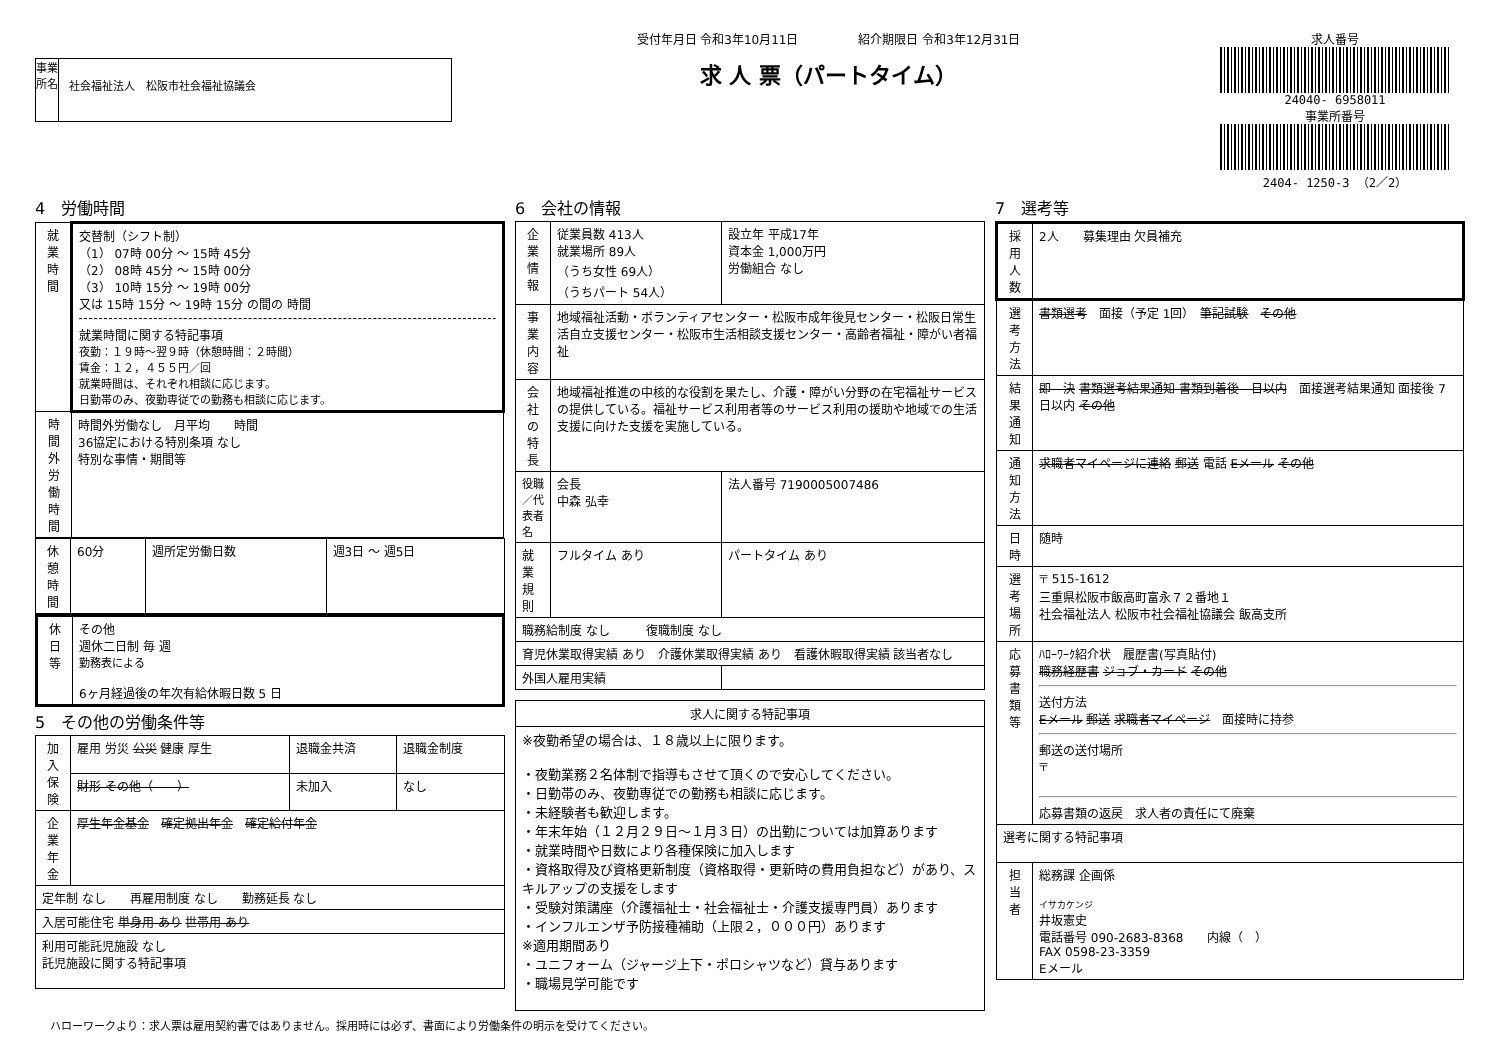事業所名
社会福祉法人　松阪市社会福祉協議会
受付年月日 令和3年10月11日　　　　　紹介期限日 令和3年12月31日
求 人 票（パートタイム）
求人番号
24040- 6958011
事業所番号
2404- 1250-3 （2／2）
4　労働時間
| 就業時間 | 交替制（シフト制） （1） 07時 00分 ～ 15時 45分 （2） 08時 45分 ～ 15時 00分 （3） 10時 15分 ～ 19時 00分 又は 15時 15分 ～ 19時 15分 の間の 時間 就業時間に関する特記事項 夜勤：１９時～翌９時（休憩時間：２時間） 賃金：１２，４５５円／回 就業時間は、それぞれ相談に応じます。 日勤帯のみ、夜勤専従での勤務も相談に応じます。 |
| 時間外労働時間 | 時間外労働なし 月平均 時間 36協定における特別条項 なし 特別な事情・期間等 |
| 休憩時間 | 60分 | 週所定労働日数 | 週3日 ～ 週5日 |
| 休日等 | その他 週休二日制 毎 週 勤務表による 6ヶ月経過後の年次有給休暇日数 5 日 |
5　その他の労働条件等
| 加入保険 | 雇用 労災 公災 健康 厚生 | 退職金共済 | 退職金制度 |
| | 財形 その他（ ） | 未加入 | なし |
| 企業年金 | 厚生年金基金 確定拠出年金 確定給付年金 | | |
| 定年制 なし 再雇用制度 なし 勤務延長 なし | | | |
| 入居可能住宅 単身用 あり 世帯用 あり | | | |
| 利用可能託児施設 なし 託児施設に関する特記事項 | | | |
6　会社の情報
| 企業情報 | 従業員数 413人 就業場所 89人 （うち女性 69人） （うちパート 54人） | 設立年 平成17年 資本金 1,000万円 労働組合 なし | |
| 事業内容 | 地域福祉活動・ボランティアセンター・松阪市成年後見センター・松阪日常生活自立支援センター・松阪市生活相談支援センター・高齢者福祉・障がい者福祉 | | |
| 会社の特長 | 地域福祉推進の中核的な役割を果たし、介護・障がい分野の在宅福祉サービスの提供している。福祉サービス利用者等のサービス利用の援助や地域での生活支援に向けた支援を実施している。 | | |
| 役職／代表者名 | 会長 中森 弘幸 | | 法人番号 7190005007486 |
| 就業規則 | フルタイム あり | | パートタイム あり |
| 職務給制度 なし 復職制度 なし | | | |
| 育児休業取得実績 あり 介護休業取得実績 あり 看護休暇取得実績 該当者なし | | | |
| 外国人雇用実績 | | | |
| 求人に関する特記事項 |
| --- |
| ※夜勤希望の場合は、１８歳以上に限ります。 ・夜勤業務２名体制で指導もさせて頂くので安心してください。 ・日勤帯のみ、夜勤専従での勤務も相談に応じます。 ・未経験者も歓迎します。 ・年末年始（１２月２９日～１月３日）の出勤については加算あります ・就業時間や日数により各種保険に加入します ・資格取得及び資格更新制度（資格取得・更新時の費用負担など）があり、スキルアップの支援をします ・受験対策講座（介護福祉士・社会福祉士・介護支援専門員）あります ・インフルエンザ予防接種補助（上限２，０００円）あります ※適用期間あり ・ユニフォーム（ジャージ上下・ポロシャツなど）貸与あります ・職場見学可能です |
7　選考等
| 採用人数 | 2人 募集理由 欠員補充 |
| 選考方法 | 書類選考 面接（予定 1回） 筆記試験 その他 |
| 結果通知 | 即 決 書類選考結果通知 書類到着後 日以内 面接選考結果通知 面接後 7日以内 その他 |
| 通知方法 | 求職者マイページに連絡 郵送 電話 Eメール その他 |
| 日時 | 随時 |
| 選考場所 | 〒 515-1612 三重県松阪市飯高町富永７２番地１ 社会福祉法人 松阪市社会福祉協議会 飯高支所 |
| 応募書類等 | ﾊﾛｰﾜｰｸ紹介状 履歴書(写真貼付) 職務経歴書 ジョブ・カード その他 送付方法 Eメール 郵送 求職者マイページ 面接時に持参 郵送の送付場所 〒 応募書類の返戻 求人者の責任にて廃棄 |
| 選考に関する特記事項 | |
| 担当者 | 総務課 企画係 イサカケンジ 井坂憲史 電話番号 090-2683-8368 内線（ ） FAX 0598-23-3359 Eメール |
ハローワークより：求人票は雇用契約書ではありません。採用時には必ず、書面により労働条件の明示を受けてください。